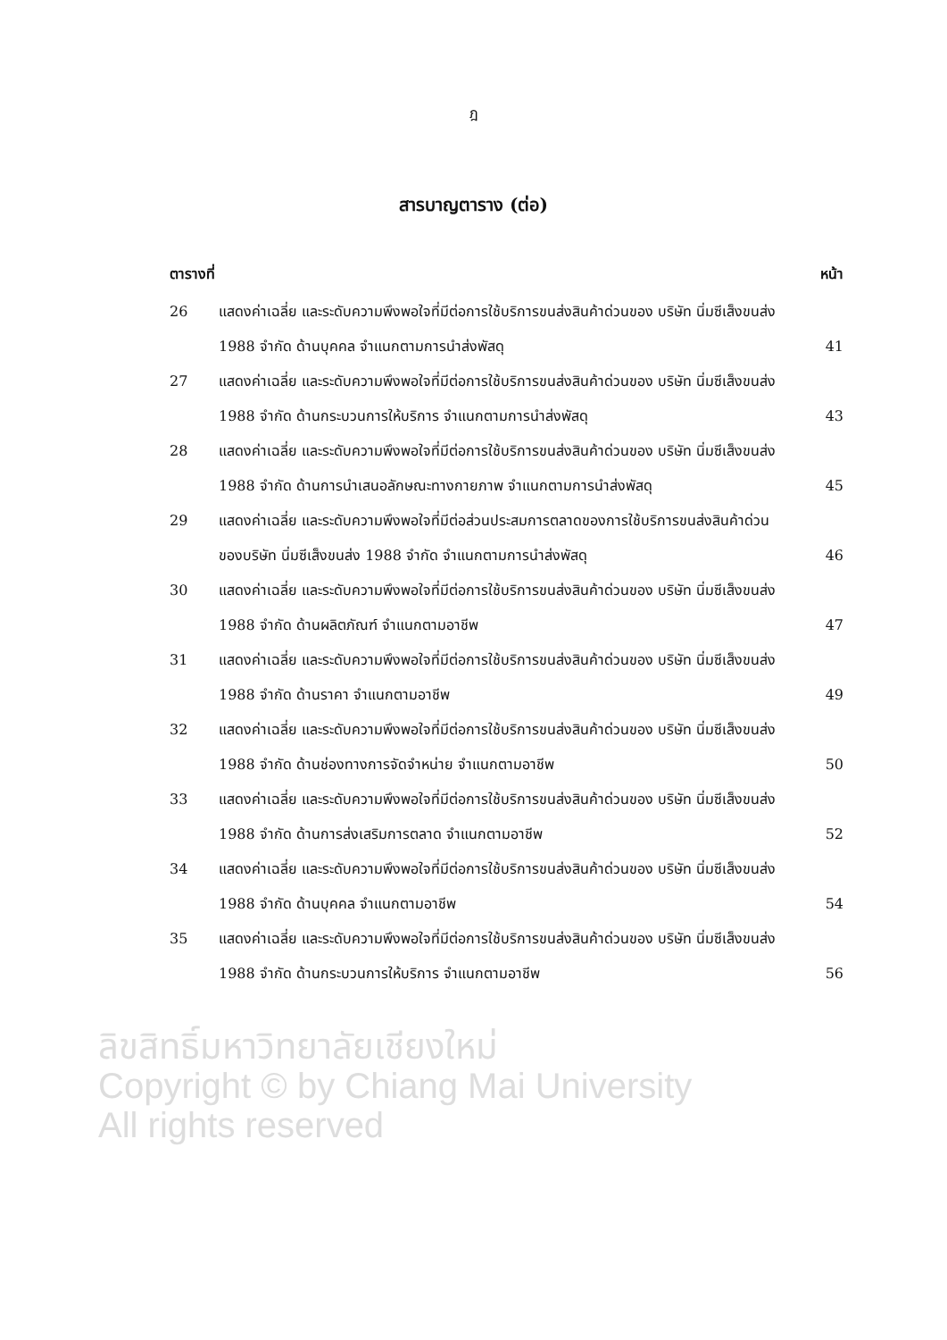ฎ
สารบาญตาราง (ต่อ)
ตารางที่ หน้า
26 แสดงค่าเฉลี่ย และระดับความพึงพอใจที่มีต่อการใช้บริการขนส่งสินค้าด่วนของ บริษัท นิ่มซีเส็งขนส่ง 1988 จำกัด ด้านบุคคล จำแนกตามการนำส่งพัสดุ
41
27 แสดงค่าเฉลี่ย และระดับความพึงพอใจที่มีต่อการใช้บริการขนส่งสินค้าด่วนของ บริษัท นิ่มซีเส็งขนส่ง 1988 จำกัด ด้านกระบวนการให้บริการ จำแนกตามการนำส่งพัสดุ
43
28 แสดงค่าเฉลี่ย และระดับความพึงพอใจที่มีต่อการใช้บริการขนส่งสินค้าด่วนของ บริษัท นิ่มซีเส็งขนส่ง 1988 จำกัด ด้านการนำเสนอลักษณะทางกายภาพ จำแนกตามการนำส่งพัสดุ
45
29 แสดงค่าเฉลี่ย และระดับความพึงพอใจที่มีต่อส่วนประสมการตลาดของการใช้บริการขนส่งสินค้าด่วนของบริษัท นิ่มซีเส็งขนส่ง 1988 จำกัด จำแนกตามการนำส่งพัสดุ
46
30 แสดงค่าเฉลี่ย และระดับความพึงพอใจที่มีต่อการใช้บริการขนส่งสินค้าด่วนของ บริษัท นิ่มซีเส็งขนส่ง 1988 จำกัด ด้านผลิตภัณฑ์ จำแนกตามอาชีพ
47
31 แสดงค่าเฉลี่ย และระดับความพึงพอใจที่มีต่อการใช้บริการขนส่งสินค้าด่วนของ บริษัท นิ่มซีเส็งขนส่ง 1988 จำกัด ด้านราคา จำแนกตามอาชีพ
49
32 แสดงค่าเฉลี่ย และระดับความพึงพอใจที่มีต่อการใช้บริการขนส่งสินค้าด่วนของ บริษัท นิ่มซีเส็งขนส่ง 1988 จำกัด ด้านช่องทางการจัดจำหน่าย จำแนกตามอาชีพ
50
33 แสดงค่าเฉลี่ย และระดับความพึงพอใจที่มีต่อการใช้บริการขนส่งสินค้าด่วนของ บริษัท นิ่มซีเส็งขนส่ง 1988 จำกัด ด้านการส่งเสริมการตลาด จำแนกตามอาชีพ
52
34 แสดงค่าเฉลี่ย และระดับความพึงพอใจที่มีต่อการใช้บริการขนส่งสินค้าด่วนของ บริษัท นิ่มซีเส็งขนส่ง 1988 จำกัด ด้านบุคคล จำแนกตามอาชีพ
54
35 แสดงค่าเฉลี่ย และระดับความพึงพอใจที่มีต่อการใช้บริการขนส่งสินค้าด่วนของ บริษัท นิ่มซีเส็งขนส่ง 1988 จำกัด ด้านกระบวนการให้บริการ จำแนกตามอาชีพ
56
ลิขสิทธิ์มหาวิทยาลัยเชียงใหม่
Copyright © by Chiang Mai University
All rights reserved